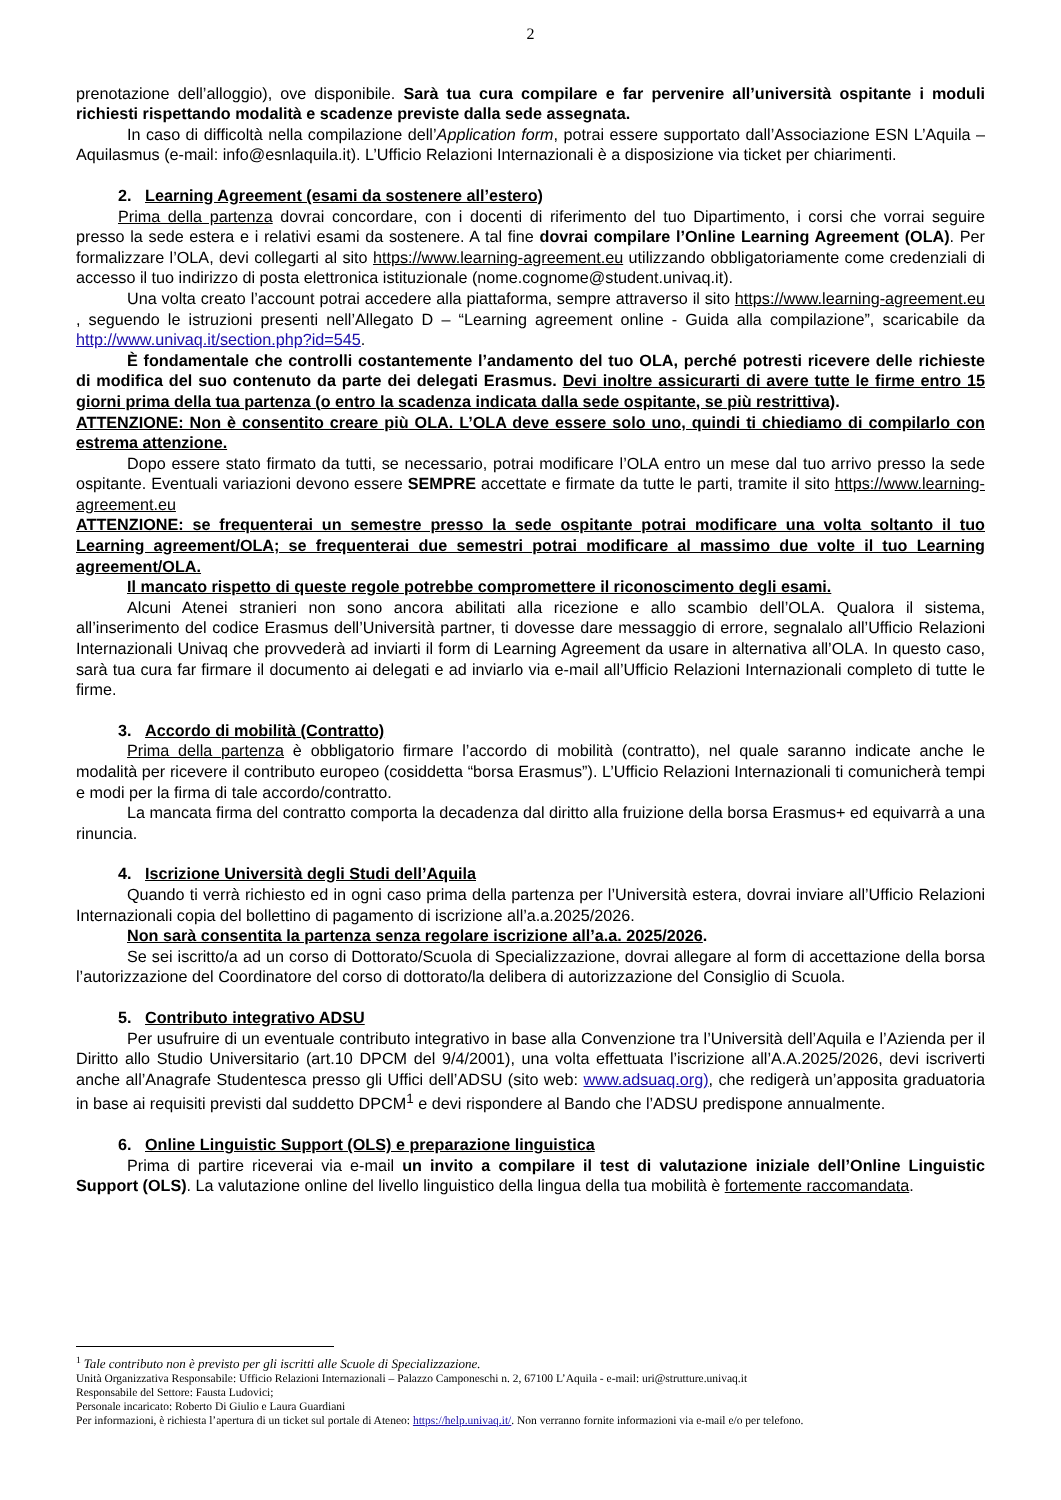2
prenotazione dell’alloggio), ove disponibile. Sarà tua cura compilare e far pervenire all’università ospitante i moduli richiesti rispettando modalità e scadenze previste dalla sede assegnata.
In caso di difficoltà nella compilazione dell’Application form, potrai essere supportato dall’Associazione ESN L’Aquila – Aquilasmus (e-mail: info@esnlaquila.it). L’Ufficio Relazioni Internazionali è a disposizione via ticket per chiarimenti.
2. Learning Agreement (esami da sostenere all’estero)
Prima della partenza dovrai concordare, con i docenti di riferimento del tuo Dipartimento, i corsi che vorrai seguire presso la sede estera e i relativi esami da sostenere. A tal fine dovrai compilare l’Online Learning Agreement (OLA). Per formalizzare l’OLA, devi collegarti al sito https://www.learning-agreement.eu utilizzando obbligatoriamente come credenziali di accesso il tuo indirizzo di posta elettronica istituzionale (nome.cognome@student.univaq.it).
Una volta creato l’account potrai accedere alla piattaforma, sempre attraverso il sito https://www.learning-agreement.eu , seguendo le istruzioni presenti nell’Allegato D – “Learning agreement online - Guida alla compilazione”, scaricabile da http://www.univaq.it/section.php?id=545.
È fondamentale che controlli costantemente l’andamento del tuo OLA, perché potresti ricevere delle richieste di modifica del suo contenuto da parte dei delegati Erasmus. Devi inoltre assicurarti di avere tutte le firme entro 15 giorni prima della tua partenza (o entro la scadenza indicata dalla sede ospitante, se più restrittiva).
ATTENZIONE: Non è consentito creare più OLA. L’OLA deve essere solo uno, quindi ti chiediamo di compilarlo con estrema attenzione.
Dopo essere stato firmato da tutti, se necessario, potrai modificare l’OLA entro un mese dal tuo arrivo presso la sede ospitante. Eventuali variazioni devono essere SEMPRE accettate e firmate da tutte le parti, tramite il sito https://www.learning-agreement.eu
ATTENZIONE: se frequenterai un semestre presso la sede ospitante potrai modificare una volta soltanto il tuo Learning agreement/OLA; se frequenterai due semestri potrai modificare al massimo due volte il tuo Learning agreement/OLA.
Il mancato rispetto di queste regole potrebbe compromettere il riconoscimento degli esami.
Alcuni Atenei stranieri non sono ancora abilitati alla ricezione e allo scambio dell’OLA. Qualora il sistema, all’inserimento del codice Erasmus dell’Università partner, ti dovesse dare messaggio di errore, segnalalo all’Ufficio Relazioni Internazionali Univaq che provvederà ad inviarti il form di Learning Agreement da usare in alternativa all’OLA. In questo caso, sarà tua cura far firmare il documento ai delegati e ad inviarlo via e-mail all’Ufficio Relazioni Internazionali completo di tutte le firme.
3. Accordo di mobilità (Contratto)
Prima della partenza è obbligatorio firmare l’accordo di mobilità (contratto), nel quale saranno indicate anche le modalità per ricevere il contributo europeo (cosiddetta “borsa Erasmus”). L’Ufficio Relazioni Internazionali ti comunicherà tempi e modi per la firma di tale accordo/contratto.
La mancata firma del contratto comporta la decadenza dal diritto alla fruizione della borsa Erasmus+ ed equivarrà a una rinuncia.
4. Iscrizione Università degli Studi dell’Aquila
Quando ti verrà richiesto ed in ogni caso prima della partenza per l’Università estera, dovrai inviare all’Ufficio Relazioni Internazionali copia del bollettino di pagamento di iscrizione all’a.a.2025/2026.
Non sarà consentita la partenza senza regolare iscrizione all’a.a. 2025/2026.
Se sei iscritto/a ad un corso di Dottorato/Scuola di Specializzazione, dovrai allegare al form di accettazione della borsa l’autorizzazione del Coordinatore del corso di dottorato/la delibera di autorizzazione del Consiglio di Scuola.
5. Contributo integrativo ADSU
Per usufruire di un eventuale contributo integrativo in base alla Convenzione tra l’Università dell’Aquila e l’Azienda per il Diritto allo Studio Universitario (art.10 DPCM del 9/4/2001), una volta effettuata l’iscrizione all’A.A.2025/2026, devi iscriverti anche all’Anagrafe Studentesca presso gli Uffici dell’ADSU (sito web: www.adsuaq.org), che redigerà un’apposita graduatoria in base ai requisiti previsti dal suddetto DPCM<sup>1</sup> e devi rispondere al Bando che l’ADSU predispone annualmente.
6. Online Linguistic Support (OLS) e preparazione linguistica
Prima di partire riceverai via e-mail un invito a compilare il test di valutazione iniziale dell’Online Linguistic Support (OLS). La valutazione online del livello linguistico della lingua della tua mobilità è fortemente raccomandata.
<sup>1</sup> Tale contributo non è previsto per gli iscritti alle Scuole di Specializzazione.
Unità Organizzativa Responsabile: Ufficio Relazioni Internazionali – Palazzo Camponeschi n. 2, 67100 L’Aquila - e-mail: uri@strutture.univaq.it
Responsabile del Settore: Fausta Ludovici;
Personale incaricato: Roberto Di Giulio e Laura Guardiani
Per informazioni, è richiesta l’apertura di un ticket sul portale di Ateneo: https://help.univaq.it/. Non verranno fornite informazioni via e-mail e/o per telefono.